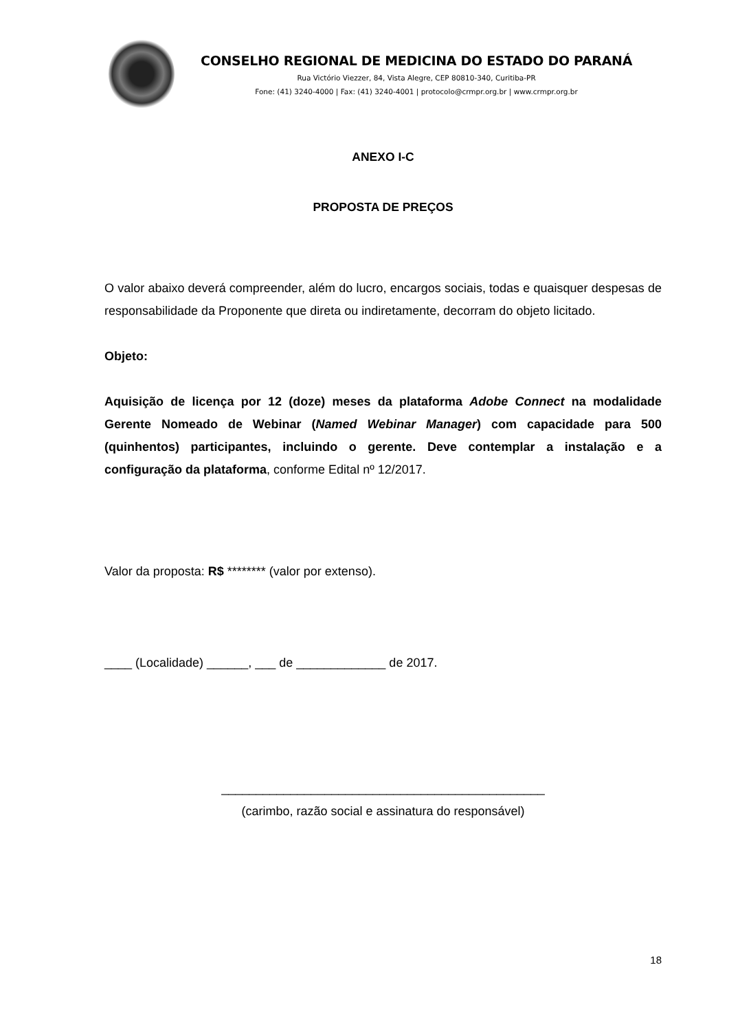CONSELHO REGIONAL DE MEDICINA DO ESTADO DO PARANÁ
Rua Victório Viezzer, 84, Vista Alegre, CEP 80810-340, Curitiba-PR
Fone: (41) 3240-4000 | Fax: (41) 3240-4001 | protocolo@crmpr.org.br | www.crmpr.org.br
ANEXO I-C
PROPOSTA DE PREÇOS
O valor abaixo deverá compreender, além do lucro, encargos sociais, todas e quaisquer despesas de responsabilidade da Proponente que direta ou indiretamente, decorram do objeto licitado.
Objeto:
Aquisição de licença por 12 (doze) meses da plataforma Adobe Connect na modalidade Gerente Nomeado de Webinar (Named Webinar Manager) com capacidade para 500 (quinhentos) participantes, incluindo o gerente. Deve contemplar a instalação e a configuração da plataforma, conforme Edital nº 12/2017.
Valor da proposta: R$ ******** (valor por extenso).
____ (Localidade) ______, ___ de _____________ de 2017.
_______________________________________________
(carimbo, razão social e assinatura do responsável)
18